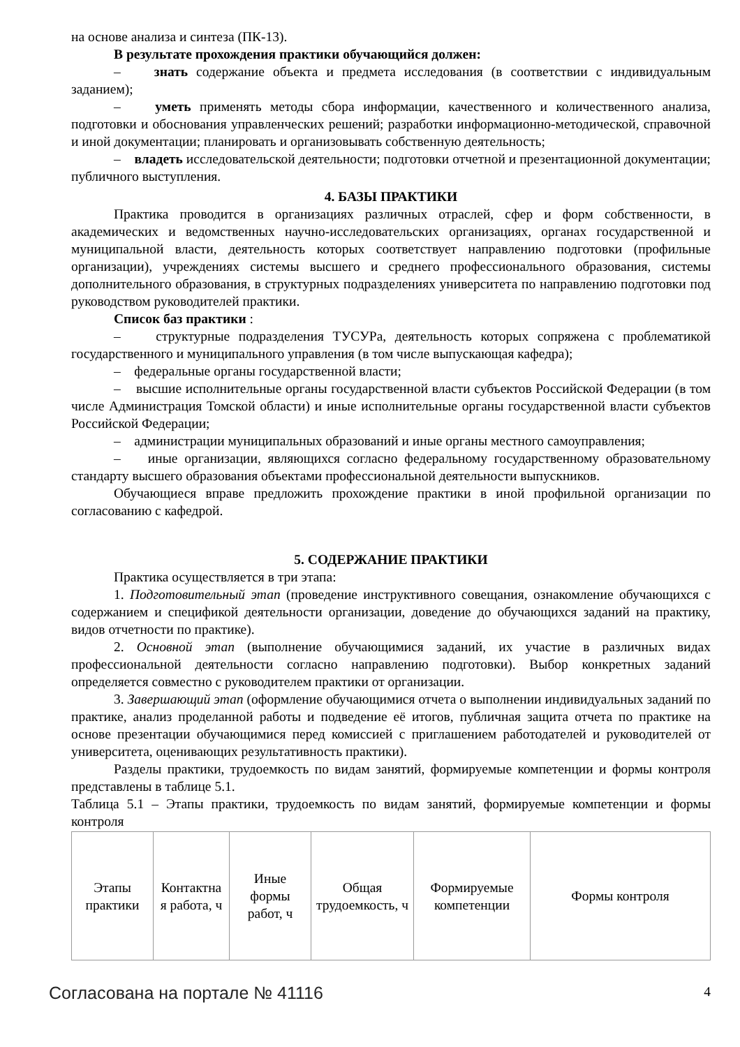на основе анализа и синтеза (ПК-13).
В результате прохождения практики обучающийся должен:
– знать содержание объекта и предмета исследования (в соответствии с индивидуальным заданием);
– уметь применять методы сбора информации, качественного и количественного анализа, подготовки и обоснования управленческих решений; разработки информационно-методической, справочной и иной документации; планировать и организовывать собственную деятельность;
– владеть исследовательской деятельности; подготовки отчетной и презентационной документации; публичного выступления.
4. БАЗЫ ПРАКТИКИ
Практика проводится в организациях различных отраслей, сфер и форм собственности, в академических и ведомственных научно-исследовательских организациях, органах государственной и муниципальной власти, деятельность которых соответствует направлению подготовки (профильные организации), учреждениях системы высшего и среднего профессионального образования, системы дополнительного образования, в структурных подразделениях университета по направлению подготовки под руководством руководителей практики.
Список баз практики :
– структурные подразделения ТУСУРа, деятельность которых сопряжена с проблематикой государственного и муниципального управления (в том числе выпускающая кафедра);
– федеральные органы государственной власти;
– высшие исполнительные органы государственной власти субъектов Российской Федерации (в том числе Администрация Томской области) и иные исполнительные органы государственной власти субъектов Российской Федерации;
– администрации муниципальных образований и иные органы местного самоуправления;
– иные организации, являющихся согласно федеральному государственному образовательному стандарту высшего образования объектами профессиональной деятельности выпускников.
Обучающиеся вправе предложить прохождение практики в иной профильной организации по согласованию с кафедрой.
5. СОДЕРЖАНИЕ ПРАКТИКИ
Практика осуществляется в три этапа:
1. Подготовительный этап (проведение инструктивного совещания, ознакомление обучающихся с содержанием и спецификой деятельности организации, доведение до обучающихся заданий на практику, видов отчетности по практике).
2. Основной этап (выполнение обучающимися заданий, их участие в различных видах профессиональной деятельности согласно направлению подготовки). Выбор конкретных заданий определяется совместно с руководителем практики от организации.
3. Завершающий этап (оформление обучающимися отчета о выполнении индивидуальных заданий по практике, анализ проделанной работы и подведение её итогов, публичная защита отчета по практике на основе презентации обучающимися перед комиссией с приглашением работодателей и руководителей от университета, оценивающих результативность практики).
Разделы практики, трудоемкость по видам занятий, формируемые компетенции и формы контроля представлены в таблице 5.1.
Таблица 5.1 – Этапы практики, трудоемкость по видам занятий, формируемые компетенции и формы контроля
| Этапы практики | Контактна я работа, ч | Иные формы работ, ч | Общая трудоемкость, ч | Формируемые компетенции | Формы контроля |
Согласована на портале № 41116 4